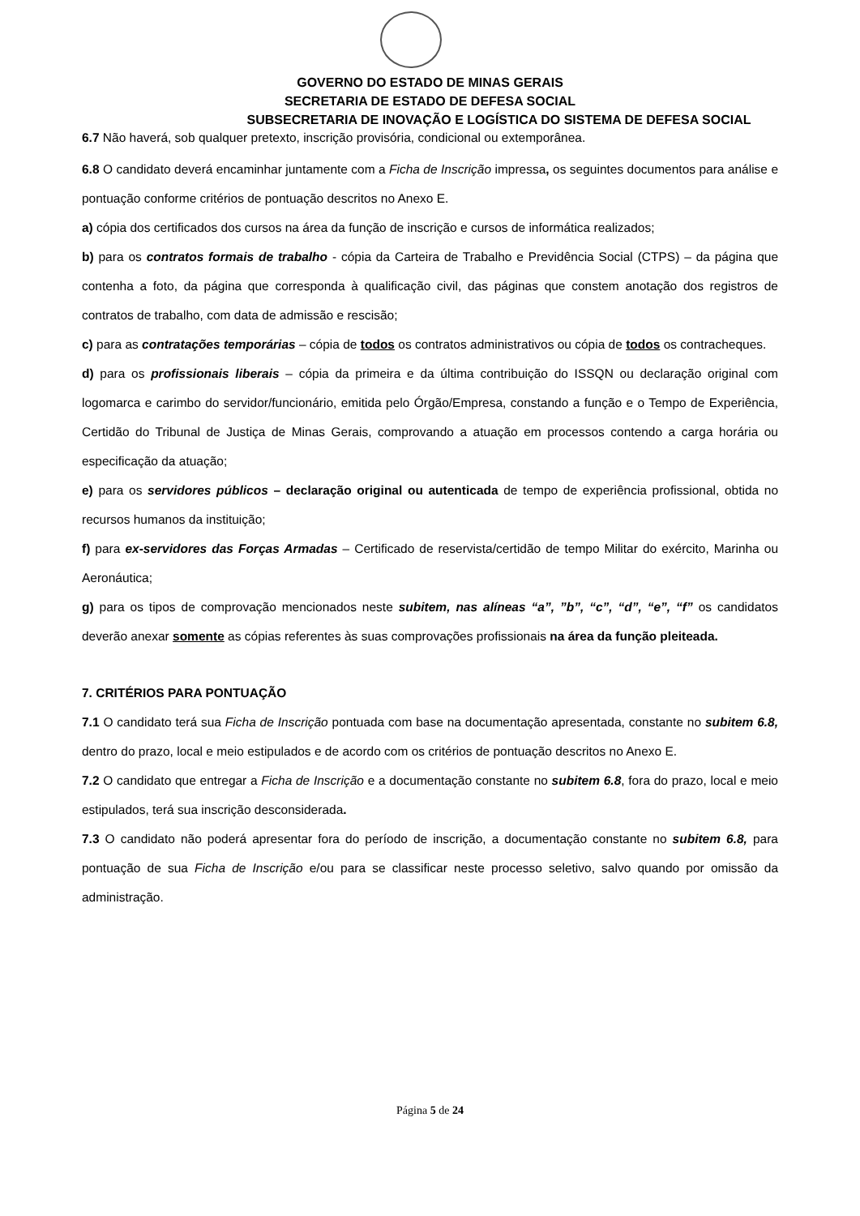GOVERNO DO ESTADO DE MINAS GERAIS
SECRETARIA DE ESTADO DE DEFESA SOCIAL
SUBSECRETARIA DE INOVAÇÃO E LOGÍSTICA DO SISTEMA DE DEFESA SOCIAL
6.7 Não haverá, sob qualquer pretexto, inscrição provisória, condicional ou extemporânea.
6.8 O candidato deverá encaminhar juntamente com a Ficha de Inscrição impressa, os seguintes documentos para análise e pontuação conforme critérios de pontuação descritos no Anexo E.
a) cópia dos certificados dos cursos na área da função de inscrição e cursos de informática realizados;
b) para os contratos formais de trabalho - cópia da Carteira de Trabalho e Previdência Social (CTPS) – da página que contenha a foto, da página que corresponda à qualificação civil, das páginas que constem anotação dos registros de contratos de trabalho, com data de admissão e rescisão;
c) para as contratações temporárias – cópia de todos os contratos administrativos ou cópia de todos os contracheques.
d) para os profissionais liberais – cópia da primeira e da última contribuição do ISSQN ou declaração original com logomarca e carimbo do servidor/funcionário, emitida pelo Órgão/Empresa, constando a função e o Tempo de Experiência, Certidão do Tribunal de Justiça de Minas Gerais, comprovando a atuação em processos contendo a carga horária ou especificação da atuação;
e) para os servidores públicos – declaração original ou autenticada de tempo de experiência profissional, obtida no recursos humanos da instituição;
f) para ex-servidores das Forças Armadas – Certificado de reservista/certidão de tempo Militar do exército, Marinha ou Aeronáutica;
g) para os tipos de comprovação mencionados neste subitem, nas alíneas “a”, ”b”, “c”, “d”, “e”, “f” os candidatos deverão anexar somente as cópias referentes às suas comprovações profissionais na área da função pleiteada.
7. CRITÉRIOS PARA PONTUAÇÃO
7.1 O candidato terá sua Ficha de Inscrição pontuada com base na documentação apresentada, constante no subitem 6.8, dentro do prazo, local e meio estipulados e de acordo com os critérios de pontuação descritos no Anexo E.
7.2 O candidato que entregar a Ficha de Inscrição e a documentação constante no subitem 6.8, fora do prazo, local e meio estipulados, terá sua inscrição desconsiderada.
7.3 O candidato não poderá apresentar fora do período de inscrição, a documentação constante no subitem 6.8, para pontuação de sua Ficha de Inscrição e/ou para se classificar neste processo seletivo, salvo quando por omissão da administração.
Página 5 de 24